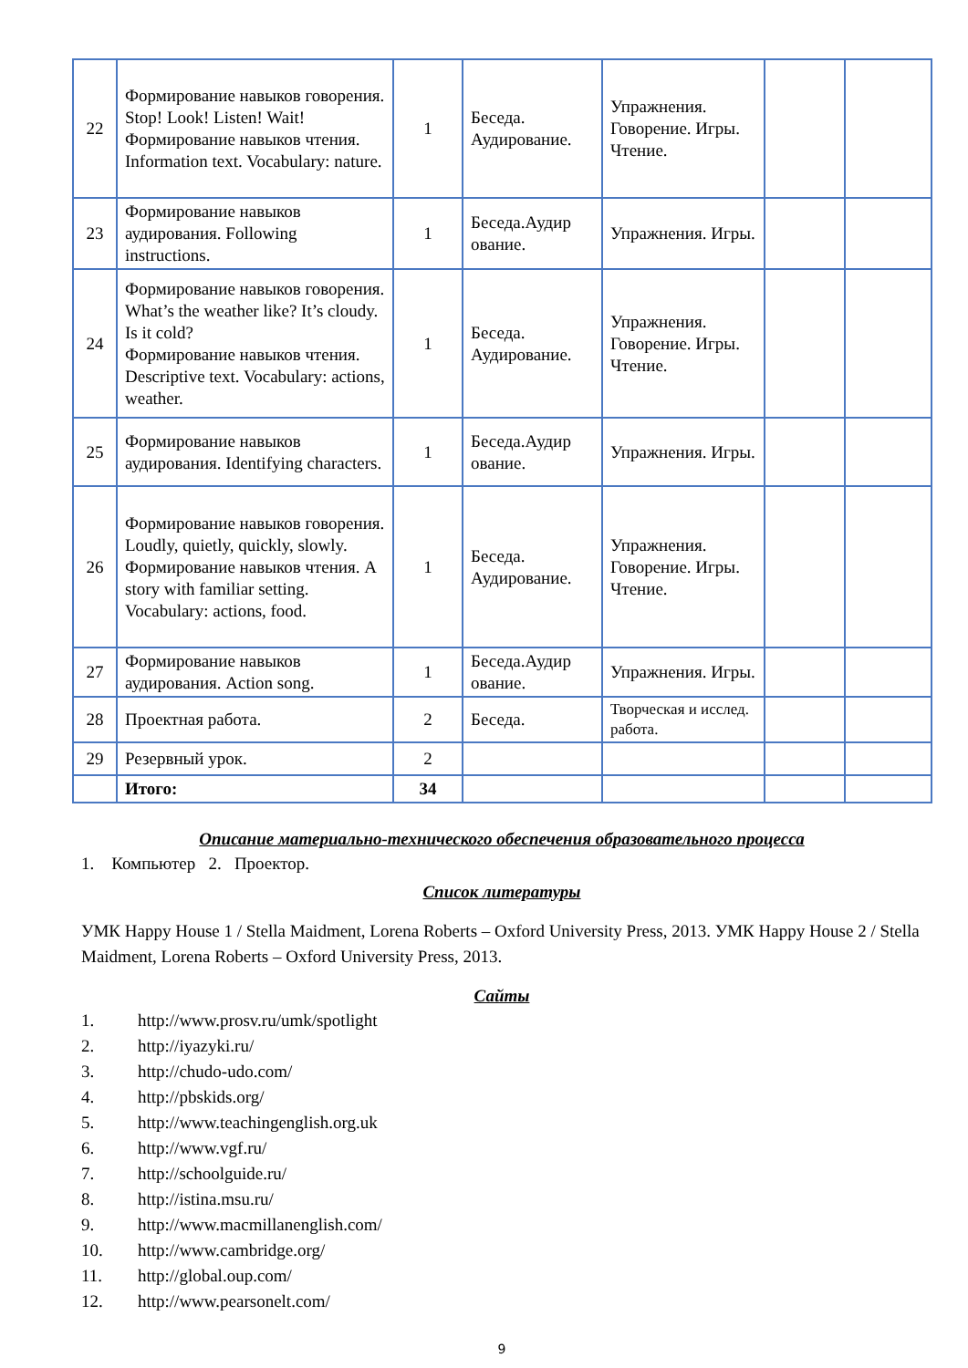| 22 | Формирование навыков говорения. Stop! Look! Listen! Wait! Формирование навыков чтения. Information text. Vocabulary: nature. | 1 | Беседа. Аудирование. | Упражнения. Говорение. Игры. Чтение. | | |
| 23 | Формирование навыков аудирования. Following instructions. | 1 | Беседа.Аудир ование. | Упражнения. Игры. | | |
| 24 | Формирование навыков говорения. What’s the weather like? It’s cloudy. Is it cold? Формирование навыков чтения. Descriptive text. Vocabulary: actions, weather. | 1 | Беседа. Аудирование. | Упражнения. Говорение. Игры. Чтение. | | |
| 25 | Формирование навыков аудирования. Identifying characters. | 1 | Беседа.Аудир ование. | Упражнения. Игры. | | |
| 26 | Формирование навыков говорения. Loudly, quietly, quickly, slowly. Формирование навыков чтения. A story with familiar setting. Vocabulary: actions, food. | 1 | Беседа. Аудирование. | Упражнения. Говорение. Игры. Чтение. | | |
| 27 | Формирование навыков аудирования. Action song. | 1 | Беседа.Аудир ование. | Упражнения. Игры. | | |
| 28 | Проектная работа. | 2 | Беседа. | Творческая и исслед. работа. | | |
| 29 | Резервный урок. | 2 | | | | |
| | Итого: | 34 | | | | |
Описание материально-технического обеспечения образовательного процесса
1. Компьютер 2. Проектор.
Список литературы
УМК Happy House 1 / Stella Maidment, Lorena Roberts – Oxford University Press, 2013. УМК Happy House 2 / Stella Maidment, Lorena Roberts – Oxford University Press, 2013.
Сайты
1. http://www.prosv.ru/umk/spotlight
2. http://iyazyki.ru/
3. http://chudo-udo.com/
4. http://pbskids.org/
5. http://www.teachingenglish.org.uk
6. http://www.vgf.ru/
7. http://schoolguide.ru/
8. http://istina.msu.ru/
9. http://www.macmillanenglish.com/
10. http://www.cambridge.org/
11. http://global.oup.com/
12. http://www.pearsonelt.com/
9